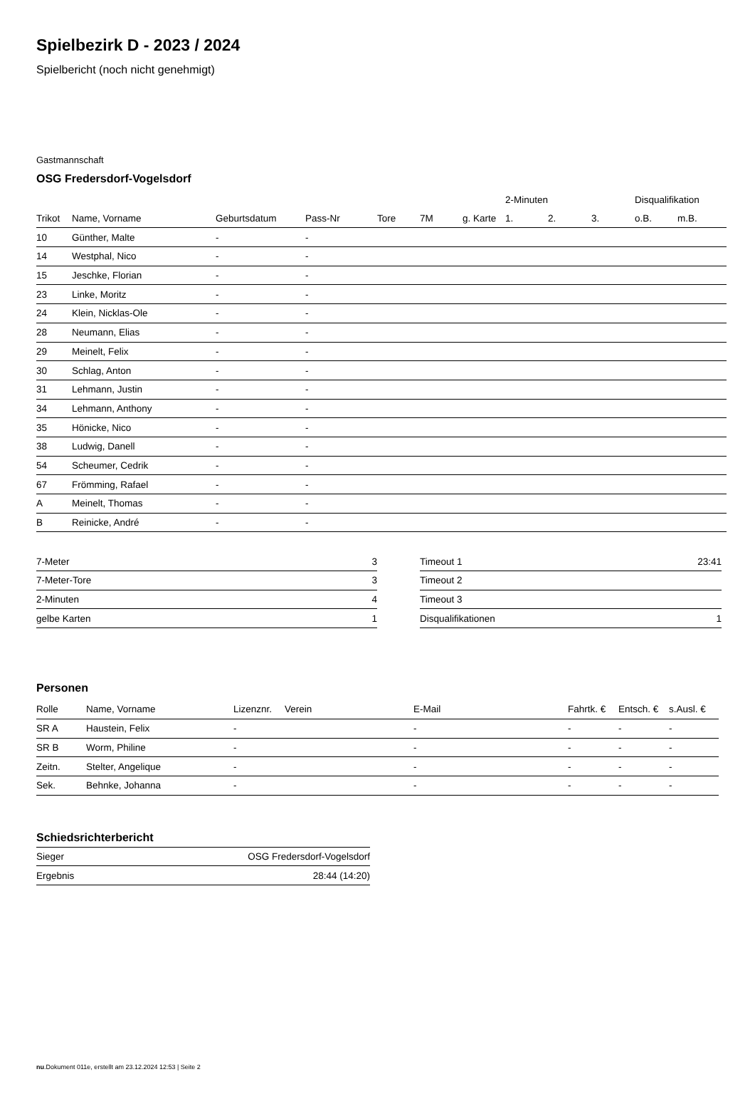Spielbezirk D - 2023 / 2024
Spielbericht (noch nicht genehmigt)
Gastmannschaft
OSG Fredersdorf-Vogelsdorf
| | | | | | | | 2-Minuten | | | Disqualifikation | |
| --- | --- | --- | --- | --- | --- | --- | --- | --- | --- | --- | --- |
| Trikot | Name, Vorname | Geburtsdatum | Pass-Nr | Tore | 7M | g. Karte | 1. | 2. | 3. | o.B. | m.B. |
| 10 | Günther, Malte | - | - | | | | | | | | |
| 14 | Westphal, Nico | - | - | | | | | | | | |
| 15 | Jeschke, Florian | - | - | | | | | | | | |
| 23 | Linke, Moritz | - | - | | | | | | | | |
| 24 | Klein, Nicklas-Ole | - | - | | | | | | | | |
| 28 | Neumann, Elias | - | - | | | | | | | | |
| 29 | Meinelt, Felix | - | - | | | | | | | | |
| 30 | Schlag, Anton | - | - | | | | | | | | |
| 31 | Lehmann, Justin | - | - | | | | | | | | |
| 34 | Lehmann, Anthony | - | - | | | | | | | | |
| 35 | Hönicke, Nico | - | - | | | | | | | | |
| 38 | Ludwig, Danell | - | - | | | | | | | | |
| 54 | Scheumer, Cedrik | - | - | | | | | | | | |
| 67 | Frömming, Rafael | - | - | | | | | | | | |
| A | Meinelt, Thomas | - | - | | | | | | | | |
| B | Reinicke, André | - | - | | | | | | | | |
| 7-Meter | 3 |
| 7-Meter-Tore | 3 |
| 2-Minuten | 4 |
| gelbe Karten | 1 |
| Timeout 1 | 23:41 |
| Timeout 2 | |
| Timeout 3 | |
| Disqualifikationen | 1 |
Personen
| Rolle | Name, Vorname | Lizenznr. | Verein | E-Mail | Fahrtk. € | Entsch. € | s.Ausl. € |
| --- | --- | --- | --- | --- | --- | --- | --- |
| SR A | Haustein, Felix | - | | - | - | - | - |
| SR B | Worm, Philine | - | | - | - | - | - |
| Zeitn. | Stelter, Angelique | - | | - | - | - | - |
| Sek. | Behnke, Johanna | - | | - | - | - | - |
Schiedsrichterbericht
| Sieger | OSG Fredersdorf-Vogelsdorf |
| Ergebnis | 28:44 (14:20) |
nu.Dokument 011e, erstellt am 23.12.2024 12:53 | Seite 2